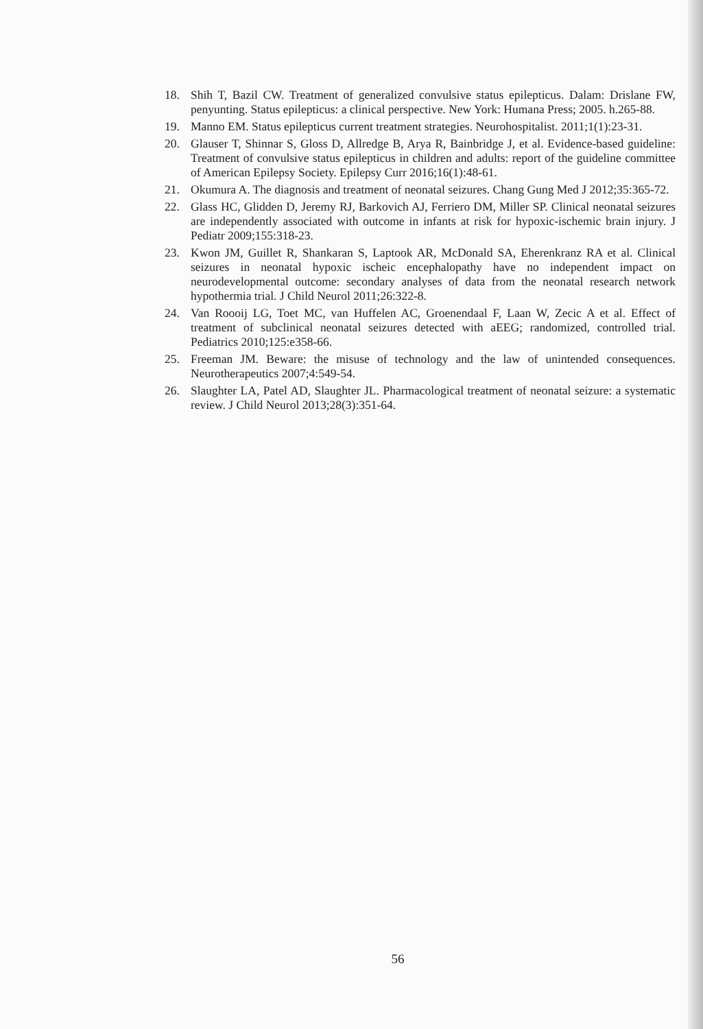18. Shih T, Bazil CW. Treatment of generalized convulsive status epilepticus. Dalam: Drislane FW, penyunting. Status epilepticus: a clinical perspective. New York: Humana Press; 2005. h.265-88.
19. Manno EM. Status epilepticus current treatment strategies. Neurohospitalist. 2011;1(1):23-31.
20. Glauser T, Shinnar S, Gloss D, Allredge B, Arya R, Bainbridge J, et al. Evidence-based guideline: Treatment of convulsive status epilepticus in children and adults: report of the guideline committee of American Epilepsy Society. Epilepsy Curr 2016;16(1):48-61.
21. Okumura A. The diagnosis and treatment of neonatal seizures. Chang Gung Med J 2012;35:365-72.
22. Glass HC, Glidden D, Jeremy RJ, Barkovich AJ, Ferriero DM, Miller SP. Clinical neonatal seizures are independently associated with outcome in infants at risk for hypoxic-ischemic brain injury. J Pediatr 2009;155:318-23.
23. Kwon JM, Guillet R, Shankaran S, Laptook AR, McDonald SA, Eherenkranz RA et al. Clinical seizures in neonatal hypoxic ischeic encephalopathy have no independent impact on neurodevelopmental outcome: secondary analyses of data from the neonatal research network hypothermia trial. J Child Neurol 2011;26:322-8.
24. Van Roooij LG, Toet MC, van Huffelen AC, Groenendaal F, Laan W, Zecic A et al. Effect of treatment of subclinical neonatal seizures detected with aEEG; randomized, controlled trial. Pediatrics 2010;125:e358-66.
25. Freeman JM. Beware: the misuse of technology and the law of unintended consequences. Neurotherapeutics 2007;4:549-54.
26. Slaughter LA, Patel AD, Slaughter JL. Pharmacological treatment of neonatal seizure: a systematic review. J Child Neurol 2013;28(3):351-64.
56